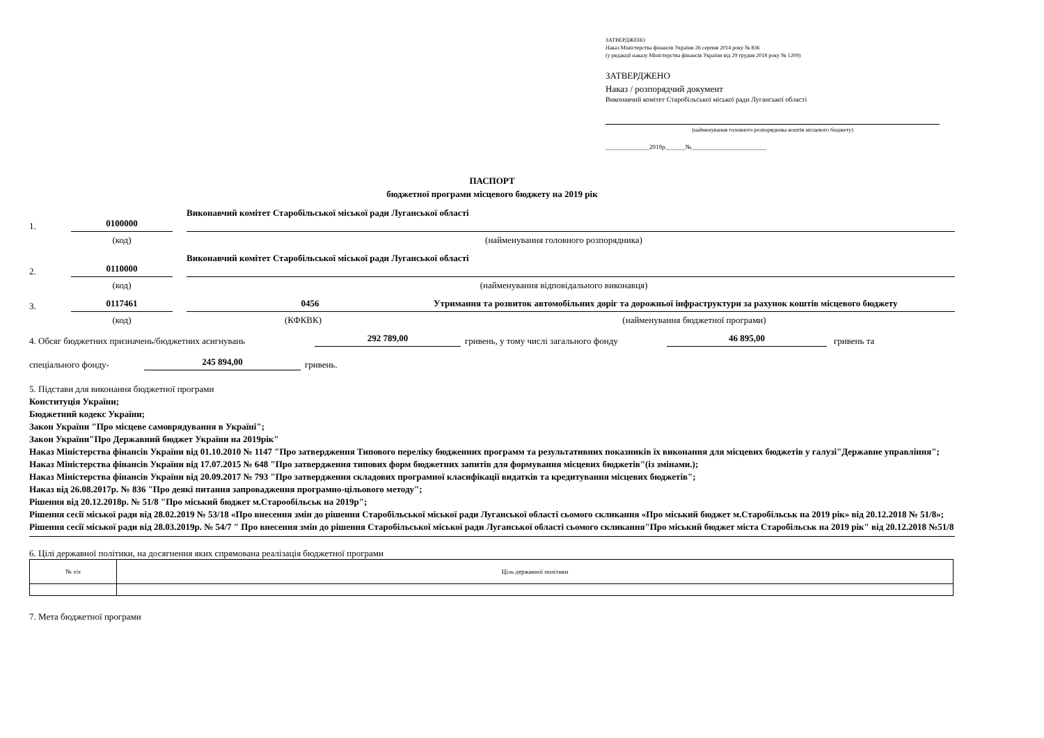ЗАТВЕРДЖЕНО
Наказ Міністерства фінансів України 26 серпня 2014 року № 836
(у редакції наказу Міністерства фінансів України від 29 грудня 2018 року № 1209)
ЗАТВЕРДЖЕНО
Наказ / розпорядчий документ
Виконавчий комітет Старобільської міської ради Луганської області
(найменування головного розпорядника коштів місцевого бюджету)
______________2019р.______№________________________
ПАСПОРТ
бюджетної програми місцевого бюджету на 2019 рік
1.
0100000
Виконавчий комітет Старобільської міської ради Луганської області
(код) (найменування головного розпорядника)
2.
0110000
Виконавчий комітет Старобільської міської ради Луганської області
(код) (найменування відповідального виконавця)
3.
0117461
0456
Утримання та розвиток автомобільних доріг та дорожньої інфраструктури за рахунок коштів місцевого бюджету
(код) (КФКВК) (найменування бюджетної програми)
4. Обсяг бюджетних призначень/бюджетних асигнувань 292 789,00 гривень, у тому числі загального фонду 46 895,00 гривень та
спеціального фонду- 245 894,00 гривень.
5. Підстави для виконання бюджетної програми
Конституція України;
Бюджетний кодекс України;
Закон України "Про місцеве самоврядування в Україні";
Закон України"Про Державний бюджет України на 2019рік"
Наказ Міністерства фінансів України від 01.10.2010 № 1147 "Про затвердження Типового переліку бюдженних программ та результативних показників їх виконання для місцевих бюджетів у галузі"Державне управління";
Наказ Міністерства фінансів України від 17.07.2015 № 648 "Про затвердження типових форм бюджетних запитів для формування місцевих бюджетів"(із змінами.);
Наказ Міністерства фінансів України від 20.09.2017 № 793 "Про затвердження складових програмної класифікації видатків та кредитування місцевих бюджетів";
Наказ від 26.08.2017р. № 836 "Про деякі питання запровадження програмно-цільового методу";
Рішення від 20.12.2018р. № 51/8 "Про міський бюджет м.Старообільськ на 2019р";
Рішення сесії міської ради від 28.02.2019 № 53/18 «Про внесення змін до рішення Старобільської міської ради Луганської області сьомого скликання «Про міський бюджет м.Старобільськ на 2019 рік» від 20.12.2018 № 51/8»;
Рішення сесії міської ради від 28.03.2019р. № 54/7 " Про внесення змін до рішення Старобільської міської ради Луганської області сьомого скликання"Про міський бюджет міста Старобільськ на 2019 рік" від 20.12.2018 №51/8
6. Цілі державної політики, на досягнення яких спрямована реалізація бюджетної програми
| № з/п | Ціль державної політики |
7. Мета бюджетної програми